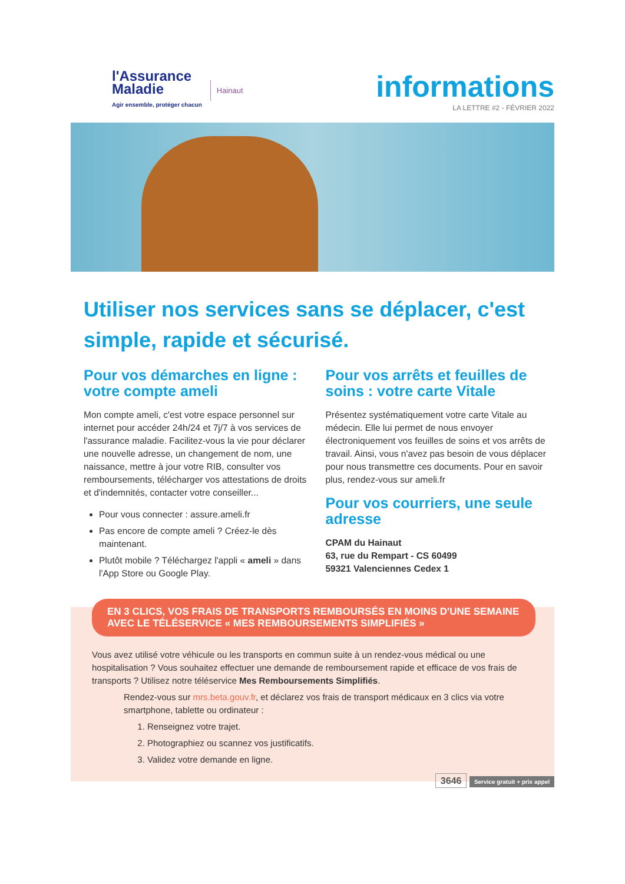l'Assurance
Maladie
Agir ensemble, protéger chacun
Hainaut
informations
LA LETTRE #2 - FÉVRIER 2022
Utiliser nos services sans se déplacer, c'est simple, rapide et sécurisé.
Pour vos démarches en ligne : votre compte ameli
Mon compte ameli, c'est votre espace personnel sur internet pour accéder 24h/24 et 7j/7 à vos services de l'assurance maladie. Facilitez-vous la vie pour déclarer une nouvelle adresse, un changement de nom, une naissance, mettre à jour votre RIB, consulter vos remboursements, télécharger vos attestations de droits et d'indemnités, contacter votre conseiller...
Pour vous connecter : assure.ameli.fr
Pas encore de compte ameli ? Créez-le dès maintenant.
Plutôt mobile ? Téléchargez l'appli « ameli » dans l'App Store ou Google Play.
Pour vos arrêts et feuilles de soins : votre carte Vitale
Présentez systématiquement votre carte Vitale au médecin. Elle lui permet de nous envoyer électroniquement vos feuilles de soins et vos arrêts de travail. Ainsi, vous n'avez pas besoin de vous déplacer pour nous transmettre ces documents. Pour en savoir plus, rendez-vous sur ameli.fr
Pour vos courriers, une seule adresse
CPAM du Hainaut
63, rue du Rempart - CS 60499
59321 Valenciennes Cedex 1
EN 3 CLICS, VOS FRAIS DE TRANSPORTS REMBOURSÉS EN MOINS D'UNE SEMAINE AVEC LE TÉLÉSERVICE « MES REMBOURSEMENTS SIMPLIFIÉS »
Vous avez utilisé votre véhicule ou les transports en commun suite à un rendez-vous médical ou une hospitalisation ? Vous souhaitez effectuer une demande de remboursement rapide et efficace de vos frais de transports ? Utilisez notre téléservice Mes Remboursements Simplifiés.
Rendez-vous sur mrs.beta.gouv.fr, et déclarez vos frais de transport médicaux en 3 clics via votre smartphone, tablette ou ordinateur :
1. Renseignez votre trajet.
2. Photographiez ou scannez vos justificatifs.
3. Validez votre demande en ligne.
3646 Service gratuit + prix appel